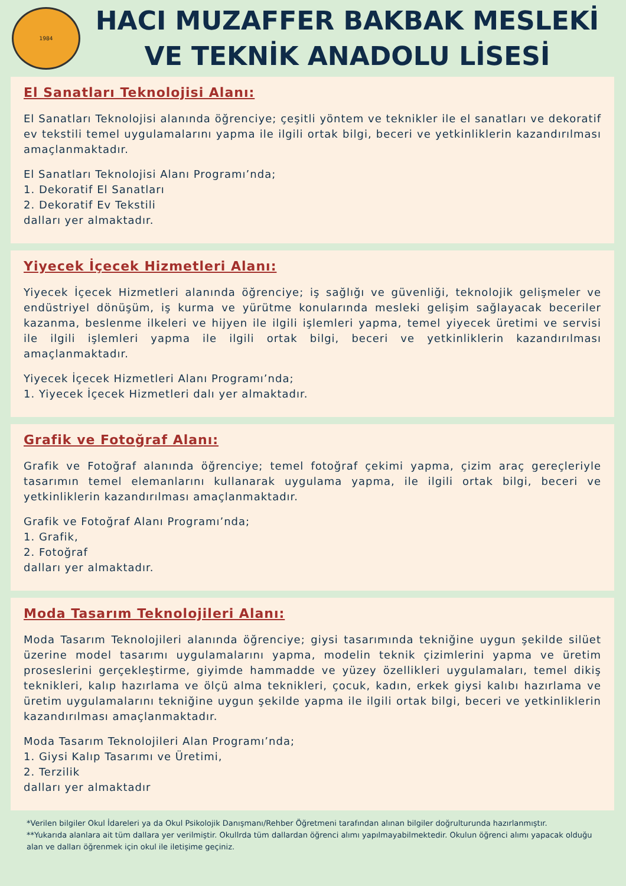1984
HACI MUZAFFER BAKBAK MESLEKİ
VE TEKNİK ANADOLU LİSESİ
El Sanatları Teknolojisi Alanı:
El Sanatları Teknolojisi alanında öğrenciye; çeşitli yöntem ve teknikler ile el sanatları ve dekoratif ev tekstili temel uygulamalarını yapma ile ilgili ortak bilgi, beceri ve yetkinliklerin kazandırılması amaçlanmaktadır.
El Sanatları Teknolojisi Alanı Programı’nda;
1. Dekoratif El Sanatları
2. Dekoratif Ev Tekstili
dalları yer almaktadır.
Yiyecek İçecek Hizmetleri Alanı:
Yiyecek İçecek Hizmetleri alanında öğrenciye; iş sağlığı ve güvenliği, teknolojik gelişmeler ve endüstriyel dönüşüm, iş kurma ve yürütme konularında mesleki gelişim sağlayacak beceriler kazanma, beslenme ilkeleri ve hijyen ile ilgili işlemleri yapma, temel yiyecek üretimi ve servisi ile ilgili işlemleri yapma ile ilgili ortak bilgi, beceri ve yetkinliklerin kazandırılması amaçlanmaktadır.
Yiyecek İçecek Hizmetleri Alanı Programı’nda;
1. Yiyecek İçecek Hizmetleri dalı yer almaktadır.
Grafik ve Fotoğraf Alanı:
Grafik ve Fotoğraf alanında öğrenciye; temel fotoğraf çekimi yapma, çizim araç gereçleriyle tasarımın temel elemanlarını kullanarak uygulama yapma, ile ilgili ortak bilgi, beceri ve yetkinliklerin kazandırılması amaçlanmaktadır.
Grafik ve Fotoğraf Alanı Programı’nda;
1. Grafik,
2. Fotoğraf
dalları yer almaktadır.
Moda Tasarım Teknolojileri Alanı:
Moda Tasarım Teknolojileri alanında öğrenciye; giysi tasarımında tekniğine uygun şekilde silüet üzerine model tasarımı uygulamalarını yapma, modelin teknik çizimlerini yapma ve üretim proseslerini gerçekleştirme, giyimde hammadde ve yüzey özellikleri uygulamaları, temel dikiş teknikleri, kalıp hazırlama ve ölçü alma teknikleri, çocuk, kadın, erkek giysi kalıbı hazırlama ve üretim uygulamalarını tekniğine uygun şekilde yapma ile ilgili ortak bilgi, beceri ve yetkinliklerin kazandırılması amaçlanmaktadır.
Moda Tasarım Teknolojileri Alan Programı’nda;
1. Giysi Kalıp Tasarımı ve Üretimi,
2. Terzilik
dalları yer almaktadır
*Verilen bilgiler Okul İdareleri ya da Okul Psikolojik Danışmanı/Rehber Öğretmeni tarafından alınan bilgiler doğrulturunda hazırlanmıştır.
**Yukarıda alanlara ait tüm dallara yer verilmiştir. Okullrda tüm dallardan öğrenci alımı yapılmayabilmektedir. Okulun öğrenci alımı yapacak olduğu alan ve dalları öğrenmek için okul ile iletişime geçiniz.